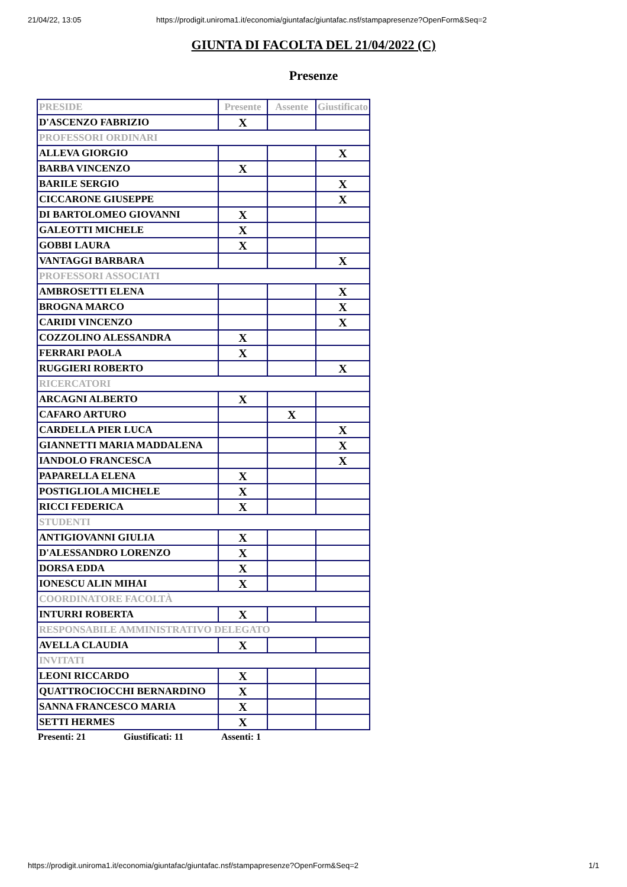21/04/22, 13:05 https://prodigit.uniroma1.it/economia/giuntafac/giuntafac.nsf/stampapresenze?OpenForm&Seq=2
GIUNTA DI FACOLTA DEL 21/04/2022 (C)
Presenze
| PRESIDE | Presente | Assente | Giustificato |
| --- | --- | --- | --- |
| D'ASCENZO FABRIZIO | X | | |
| PROFESSORI ORDINARI | | | |
| ALLEVA GIORGIO | | | X |
| BARBA VINCENZO | X | | |
| BARILE SERGIO | | | X |
| CICCARONE GIUSEPPE | | | X |
| DI BARTOLOMEO GIOVANNI | X | | |
| GALEOTTI MICHELE | X | | |
| GOBBI LAURA | X | | |
| VANTAGGI BARBARA | | | X |
| PROFESSORI ASSOCIATI | | | |
| AMBROSETTI ELENA | | | X |
| BROGNA MARCO | | | X |
| CARIDI VINCENZO | | | X |
| COZZOLINO ALESSANDRA | X | | |
| FERRARI PAOLA | X | | |
| RUGGIERI ROBERTO | | | X |
| RICERCATORI | | | |
| ARCAGNI ALBERTO | X | | |
| CAFARO ARTURO | | X | |
| CARDELLA PIER LUCA | | | X |
| GIANNETTI MARIA MADDALENA | | | X |
| IANDOLO FRANCESCA | | | X |
| PAPARELLA ELENA | X | | |
| POSTIGLIOLA MICHELE | X | | |
| RICCI FEDERICA | X | | |
| STUDENTI | | | |
| ANTIGIOVANNI GIULIA | X | | |
| D'ALESSANDRO LORENZO | X | | |
| DORSA EDDA | X | | |
| IONESCU ALIN MIHAI | X | | |
| COORDINATORE FACOLTÀ | | | |
| INTURRI ROBERTA | X | | |
| RESPONSABILE AMMINISTRATIVO DELEGATO | | | |
| AVELLA CLAUDIA | X | | |
| INVITATI | | | |
| LEONI RICCARDO | X | | |
| QUATTROCIOCCHI BERNARDINO | X | | |
| SANNA FRANCESCO MARIA | X | | |
| SETTI HERMES | X | | |
Presenti: 21 Giustificati: 11 Assenti: 1
https://prodigit.uniroma1.it/economia/giuntafac/giuntafac.nsf/stampapresenze?OpenForm&Seq=2 1/1